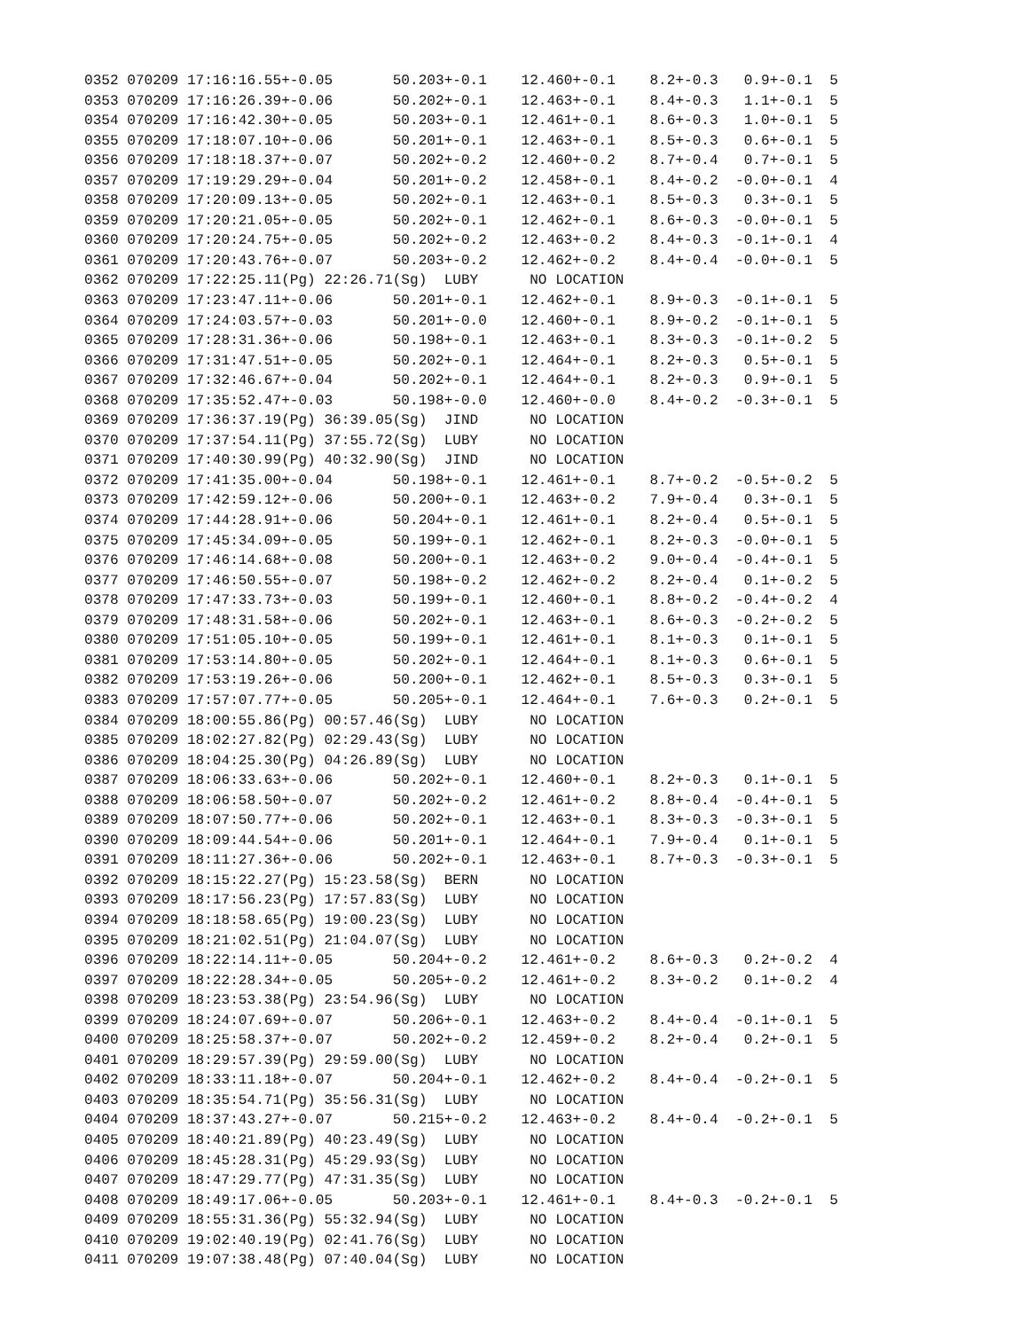0352 070209 17:16:16.55+-0.05       50.203+-0.1    12.460+-0.1    8.2+-0.3   0.9+-0.1  5
0353 070209 17:16:26.39+-0.06       50.202+-0.1    12.463+-0.1    8.4+-0.3   1.1+-0.1  5
0354 070209 17:16:42.30+-0.05       50.203+-0.1    12.461+-0.1    8.6+-0.3   1.0+-0.1  5
0355 070209 17:18:07.10+-0.06       50.201+-0.1    12.463+-0.1    8.5+-0.3   0.6+-0.1  5
0356 070209 17:18:18.37+-0.07       50.202+-0.2    12.460+-0.2    8.7+-0.4   0.7+-0.1  5
0357 070209 17:19:29.29+-0.04       50.201+-0.2    12.458+-0.1    8.4+-0.2  -0.0+-0.1  4
0358 070209 17:20:09.13+-0.05       50.202+-0.1    12.463+-0.1    8.5+-0.3   0.3+-0.1  5
0359 070209 17:20:21.05+-0.05       50.202+-0.1    12.462+-0.1    8.6+-0.3  -0.0+-0.1  5
0360 070209 17:20:24.75+-0.05       50.202+-0.2    12.463+-0.2    8.4+-0.3  -0.1+-0.1  4
0361 070209 17:20:43.76+-0.07       50.203+-0.2    12.462+-0.2    8.4+-0.4  -0.0+-0.1  5
0362 070209 17:22:25.11(Pg) 22:26.71(Sg)  LUBY      NO LOCATION
0363 070209 17:23:47.11+-0.06       50.201+-0.1    12.462+-0.1    8.9+-0.3  -0.1+-0.1  5
0364 070209 17:24:03.57+-0.03       50.201+-0.0    12.460+-0.1    8.9+-0.2  -0.1+-0.1  5
0365 070209 17:28:31.36+-0.06       50.198+-0.1    12.463+-0.1    8.3+-0.3  -0.1+-0.2  5
0366 070209 17:31:47.51+-0.05       50.202+-0.1    12.464+-0.1    8.2+-0.3   0.5+-0.1  5
0367 070209 17:32:46.67+-0.04       50.202+-0.1    12.464+-0.1    8.2+-0.3   0.9+-0.1  5
0368 070209 17:35:52.47+-0.03       50.198+-0.0    12.460+-0.0    8.4+-0.2  -0.3+-0.1  5
0369 070209 17:36:37.19(Pg) 36:39.05(Sg)  JIND      NO LOCATION
0370 070209 17:37:54.11(Pg) 37:55.72(Sg)  LUBY      NO LOCATION
0371 070209 17:40:30.99(Pg) 40:32.90(Sg)  JIND      NO LOCATION
0372 070209 17:41:35.00+-0.04       50.198+-0.1    12.461+-0.1    8.7+-0.2  -0.5+-0.2  5
0373 070209 17:42:59.12+-0.06       50.200+-0.1    12.463+-0.2    7.9+-0.4   0.3+-0.1  5
0374 070209 17:44:28.91+-0.06       50.204+-0.1    12.461+-0.1    8.2+-0.4   0.5+-0.1  5
0375 070209 17:45:34.09+-0.05       50.199+-0.1    12.462+-0.1    8.2+-0.3  -0.0+-0.1  5
0376 070209 17:46:14.68+-0.08       50.200+-0.1    12.463+-0.2    9.0+-0.4  -0.4+-0.1  5
0377 070209 17:46:50.55+-0.07       50.198+-0.2    12.462+-0.2    8.2+-0.4   0.1+-0.2  5
0378 070209 17:47:33.73+-0.03       50.199+-0.1    12.460+-0.1    8.8+-0.2  -0.4+-0.2  4
0379 070209 17:48:31.58+-0.06       50.202+-0.1    12.463+-0.1    8.6+-0.3  -0.2+-0.2  5
0380 070209 17:51:05.10+-0.05       50.199+-0.1    12.461+-0.1    8.1+-0.3   0.1+-0.1  5
0381 070209 17:53:14.80+-0.05       50.202+-0.1    12.464+-0.1    8.1+-0.3   0.6+-0.1  5
0382 070209 17:53:19.26+-0.06       50.200+-0.1    12.462+-0.1    8.5+-0.3   0.3+-0.1  5
0383 070209 17:57:07.77+-0.05       50.205+-0.1    12.464+-0.1    7.6+-0.3   0.2+-0.1  5
0384 070209 18:00:55.86(Pg) 00:57.46(Sg)  LUBY      NO LOCATION
0385 070209 18:02:27.82(Pg) 02:29.43(Sg)  LUBY      NO LOCATION
0386 070209 18:04:25.30(Pg) 04:26.89(Sg)  LUBY      NO LOCATION
0387 070209 18:06:33.63+-0.06       50.202+-0.1    12.460+-0.1    8.2+-0.3   0.1+-0.1  5
0388 070209 18:06:58.50+-0.07       50.202+-0.2    12.461+-0.2    8.8+-0.4  -0.4+-0.1  5
0389 070209 18:07:50.77+-0.06       50.202+-0.1    12.463+-0.1    8.3+-0.3  -0.3+-0.1  5
0390 070209 18:09:44.54+-0.06       50.201+-0.1    12.464+-0.1    7.9+-0.4   0.1+-0.1  5
0391 070209 18:11:27.36+-0.06       50.202+-0.1    12.463+-0.1    8.7+-0.3  -0.3+-0.1  5
0392 070209 18:15:22.27(Pg) 15:23.58(Sg)  BERN      NO LOCATION
0393 070209 18:17:56.23(Pg) 17:57.83(Sg)  LUBY      NO LOCATION
0394 070209 18:18:58.65(Pg) 19:00.23(Sg)  LUBY      NO LOCATION
0395 070209 18:21:02.51(Pg) 21:04.07(Sg)  LUBY      NO LOCATION
0396 070209 18:22:14.11+-0.05       50.204+-0.2    12.461+-0.2    8.6+-0.3   0.2+-0.2  4
0397 070209 18:22:28.34+-0.05       50.205+-0.2    12.461+-0.2    8.3+-0.2   0.1+-0.2  4
0398 070209 18:23:53.38(Pg) 23:54.96(Sg)  LUBY      NO LOCATION
0399 070209 18:24:07.69+-0.07       50.206+-0.1    12.463+-0.2    8.4+-0.4  -0.1+-0.1  5
0400 070209 18:25:58.37+-0.07       50.202+-0.2    12.459+-0.2    8.2+-0.4   0.2+-0.1  5
0401 070209 18:29:57.39(Pg) 29:59.00(Sg)  LUBY      NO LOCATION
0402 070209 18:33:11.18+-0.07       50.204+-0.1    12.462+-0.2    8.4+-0.4  -0.2+-0.1  5
0403 070209 18:35:54.71(Pg) 35:56.31(Sg)  LUBY      NO LOCATION
0404 070209 18:37:43.27+-0.07       50.215+-0.2    12.463+-0.2    8.4+-0.4  -0.2+-0.1  5
0405 070209 18:40:21.89(Pg) 40:23.49(Sg)  LUBY      NO LOCATION
0406 070209 18:45:28.31(Pg) 45:29.93(Sg)  LUBY      NO LOCATION
0407 070209 18:47:29.77(Pg) 47:31.35(Sg)  LUBY      NO LOCATION
0408 070209 18:49:17.06+-0.05       50.203+-0.1    12.461+-0.1    8.4+-0.3  -0.2+-0.1  5
0409 070209 18:55:31.36(Pg) 55:32.94(Sg)  LUBY      NO LOCATION
0410 070209 19:02:40.19(Pg) 02:41.76(Sg)  LUBY      NO LOCATION
0411 070209 19:07:38.48(Pg) 07:40.04(Sg)  LUBY      NO LOCATION